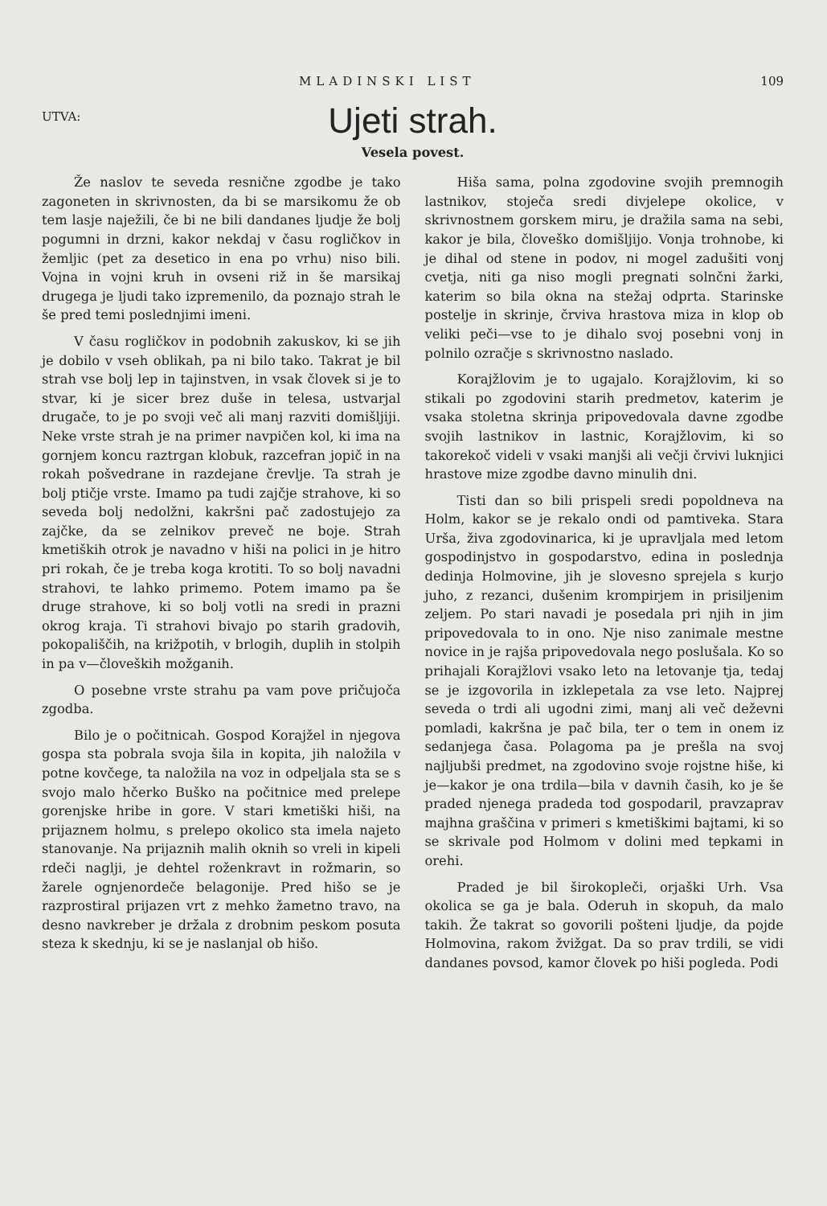MLADINSKI LIST 109
UTVA:
Ujeti strah.
Vesela povest.
Že naslov te seveda resnične zgodbe je tako zagoneten in skrivnosten, da bi se marsikomu že ob tem lasje naježili, če bi ne bili dandanes ljudje že bolj pogumni in drzni, kakor nekdaj v času rogličkov in žemljic (pet za desetico in ena po vrhu) niso bili. Vojna in vojni kruh in ovseni riž in še marsikaj drugega je ljudi tako izpremenilo, da poznajo strah le še pred temi poslednjimi imeni.
V času rogličkov in podobnih zakuskov, ki se jih je dobilo v vseh oblikah, pa ni bilo tako. Takrat je bil strah vse bolj lep in tajinstven, in vsak človek si je to stvar, ki je sicer brez duše in telesa, ustvarjal drugače, to je po svoji več ali manj razviti domišljiji. Neke vrste strah je na primer navpičen kol, ki ima na gornjem koncu raztrgan klobuk, razcefran jopič in na rokah pošvedrane in razdejane črevlje. Ta strah je bolj ptičje vrste. Imamo pa tudi zajčje strahove, ki so seveda bolj nedolžni, kakršni pač zadostujejo za zajčke, da se zelnikov preveč ne boje. Strah kmetiških otrok je navadno v hiši na polici in je hitro pri rokah, če je treba koga krotiti. To so bolj navadni strahovi, te lahko primemo. Potem imamo pa še druge strahove, ki so bolj votli na sredi in prazni okrog kraja. Ti strahovi bivajo po starih gradovih, pokopališčih, na križpotih, v brlogih, duplih in stolpih in pa v—človeških možganih.
O posebne vrste strahu pa vam pove pričujoča zgodba.
Bilo je o počitnicah. Gospod Korajžel in njegova gospa sta pobrala svoja šila in kopita, jih naložila v potne kovčege, ta naložila na voz in odpeljala sta se s svojo malo hčerko Buško na počitnice med prelepe gorenjske hribe in gore. V stari kmetiški hiši, na prijaznem holmu, s prelepo okolico sta imela najeto stanovanje. Na prijaznih malih oknih so vreli in kipeli rdeči naglji, je dehtel roženkravt in rožmarin, so žarele ognjenordeče belagonije. Pred hišo se je razprostiral prijazen vrt z mehko žametno travo, na desno navkreber je držala z drobnim peskom posuta steza k skednju, ki se je naslanjal ob hišo.
Hiša sama, polna zgodovine svojih premnogih lastnikov, stoječa sredi divjelepe okolice, v skrivnostnem gorskem miru, je dražila sama na sebi, kakor je bila, človeško domišljijo. Vonja trohnobe, ki je dihal od stene in podov, ni mogel zadušiti vonj cvetja, niti ga niso mogli pregnati solnčni žarki, katerim so bila okna na stežaj odprta. Starinske postelje in skrinje, črviva hrastova miza in klop ob veliki peči—vse to je dihalo svoj posebni vonj in polnilo ozračje s skrivnostno naslado.
Korajžlovim je to ugajalo. Korajžlovim, ki so stikali po zgodovini starih predmetov, katerim je vsaka stoletna skrinja pripovedovala davne zgodbe svojih lastnikov in lastnic, Korajžlovim, ki so takorekoč videli v vsaki manjši ali večji črvivi luknjici hrastove mize zgodbe davno minulih dni.
Tisti dan so bili prispeli sredi popoldneva na Holm, kakor se je rekalo ondi od pamtiveka. Stara Urša, živa zgodovinarica, ki je upravljala med letom gospodinjstvo in gospodarstvo, edina in poslednja dedinja Holmovine, jih je slovesno sprejela s kurjo juho, z rezanci, dušenim krompirjem in prisiljenim zeljem. Po stari navadi je posedala pri njih in jim pripovedovala to in ono. Nje niso zanimale mestne novice in je rajša pripovedovala nego poslušala. Ko so prihajali Korajžlovi vsako leto na letovanje tja, tedaj se je izgovorila in izklepetala za vse leto. Najprej seveda o trdi ali ugodni zimi, manj ali več deževni pomladi, kakršna je pač bila, ter o tem in onem iz sedanjega časa. Polagoma pa je prešla na svoj najljubši predmet, na zgodovino svoje rojstne hiše, ki je—kakor je ona trdila—bila v davnih časih, ko je še praded njenega pradeda tod gospodaril, pravzaprav majhna graščina v primeri s kmetiškimi bajtami, ki so se skrivale pod Holmom v dolini med tepkami in orehi.
Praded je bil širokopleči, orjaški Urh. Vsa okolica se ga je bala. Oderuh in skopuh, da malo takih. Že takrat so govorili pošteni ljudje, da pojde Holmovina, rakom žvižgat. Da so prav trdili, se vidi dandanes povsod, kamor človek po hiši pogleda. Podi